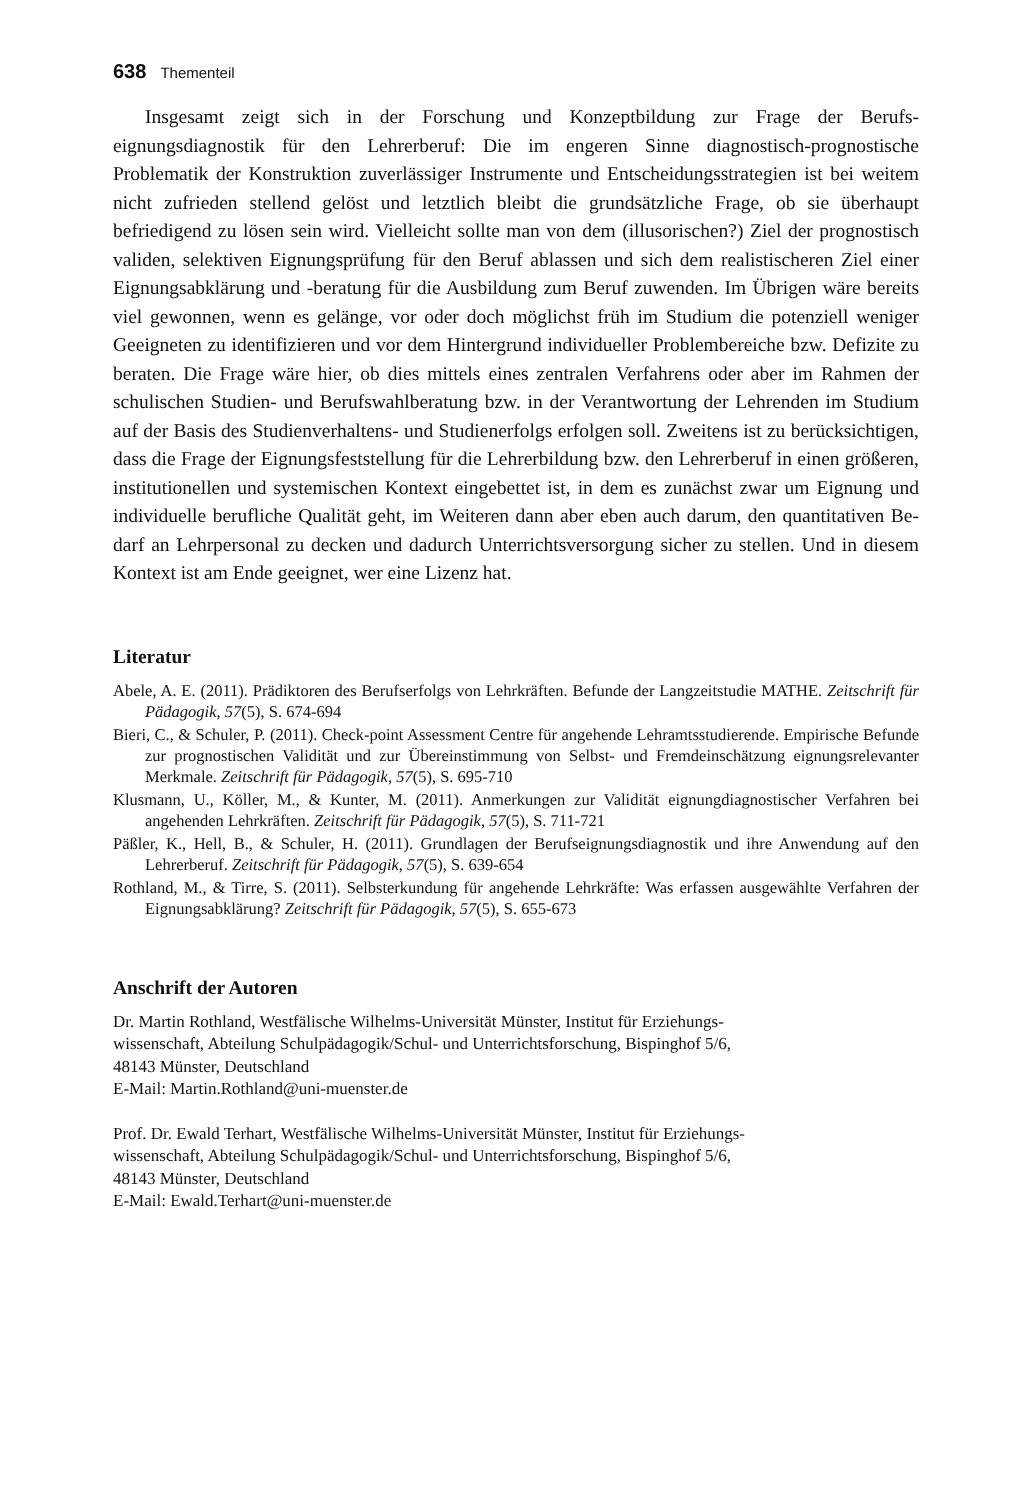638 Thementeil
Insgesamt zeigt sich in der Forschung und Konzeptbildung zur Frage der Berufs­eignungsdiagnostik für den Lehrerberuf: Die im engeren Sinne diagnostisch-prognosti­sche Problematik der Konstruktion zuverlässiger Instrumente und Entscheidungsstrate­gien ist bei weitem nicht zufrieden stellend gelöst und letztlich bleibt die grundsätzliche Frage, ob sie überhaupt befriedigend zu lösen sein wird. Vielleicht sollte man von dem (illusorischen?) Ziel der prognostisch validen, selektiven Eignungsprüfung für den Be­ruf ablassen und sich dem realistischeren Ziel einer Eignungsabklärung und -beratung für die Ausbildung zum Beruf zuwenden. Im Übrigen wäre bereits viel gewonnen, wenn es gelänge, vor oder doch möglichst früh im Studium die potenziell weniger Geeigneten zu identifizieren und vor dem Hintergrund individueller Problembereiche bzw. Defizite zu beraten. Die Frage wäre hier, ob dies mittels eines zentralen Verfahrens oder aber im Rahmen der schulischen Studien- und Berufswahlberatung bzw. in der Verantwortung der Lehrenden im Studium auf der Basis des Studienverhaltens- und Studienerfolgs er­folgen soll. Zweitens ist zu berücksichtigen, dass die Frage der Eignungsfeststellung für die Lehrerbildung bzw. den Lehrerberuf in einen größeren, institutionellen und syste­mischen Kontext eingebettet ist, in dem es zunächst zwar um Eignung und individuelle berufliche Qualität geht, im Weiteren dann aber eben auch darum, den quantitativen Be­darf an Lehrpersonal zu decken und dadurch Unterrichtsversorgung sicher zu stellen. Und in diesem Kontext ist am Ende geeignet, wer eine Lizenz hat.
Literatur
Abele, A. E. (2011). Prädiktoren des Berufserfolgs von Lehrkräften. Befunde der Langzeitstudie MATHE. Zeitschrift für Pädagogik, 57(5), S. 674-694
Bieri, C., & Schuler, P. (2011). Check-point Assessment Centre für angehende Lehramtsstu­dierende. Empirische Befunde zur prognostischen Validität und zur Übereinstimmung von Selbst- und Fremdeinschätzung eignungsrelevanter Merkmale. Zeitschrift für Pädagogik, 57(5), S. 695-710
Klusmann, U., Köller, M., & Kunter, M. (2011). Anmerkungen zur Validität eignungdiagnosti­scher Verfahren bei angehenden Lehrkräften. Zeitschrift für Pädagogik, 57(5), S. 711-721
Päßler, K., Hell, B., & Schuler, H. (2011). Grundlagen der Berufseignungsdiagnostik und ihre Anwendung auf den Lehrerberuf. Zeitschrift für Pädagogik, 57(5), S. 639-654
Rothland, M., & Tirre, S. (2011). Selbsterkundung für angehende Lehrkräfte: Was erfassen aus­gewählte Verfahren der Eignungsabklärung? Zeitschrift für Pädagogik, 57(5), S. 655-673
Anschrift der Autoren
Dr. Martin Rothland, Westfälische Wilhelms-Universität Münster, Institut für Erziehungs-
wissenschaft, Abteilung Schulpädagogik/Schul- und Unterrichtsforschung, Bispinghof 5/6,
48143 Münster, Deutschland
E-Mail: Martin.Rothland@uni-muenster.de
Prof. Dr. Ewald Terhart, Westfälische Wilhelms-Universität Münster, Institut für Erziehungs-
wissenschaft, Abteilung Schulpädagogik/Schul- und Unterrichtsforschung, Bispinghof 5/6,
48143 Münster, Deutschland
E-Mail: Ewald.Terhart@uni-muenster.de